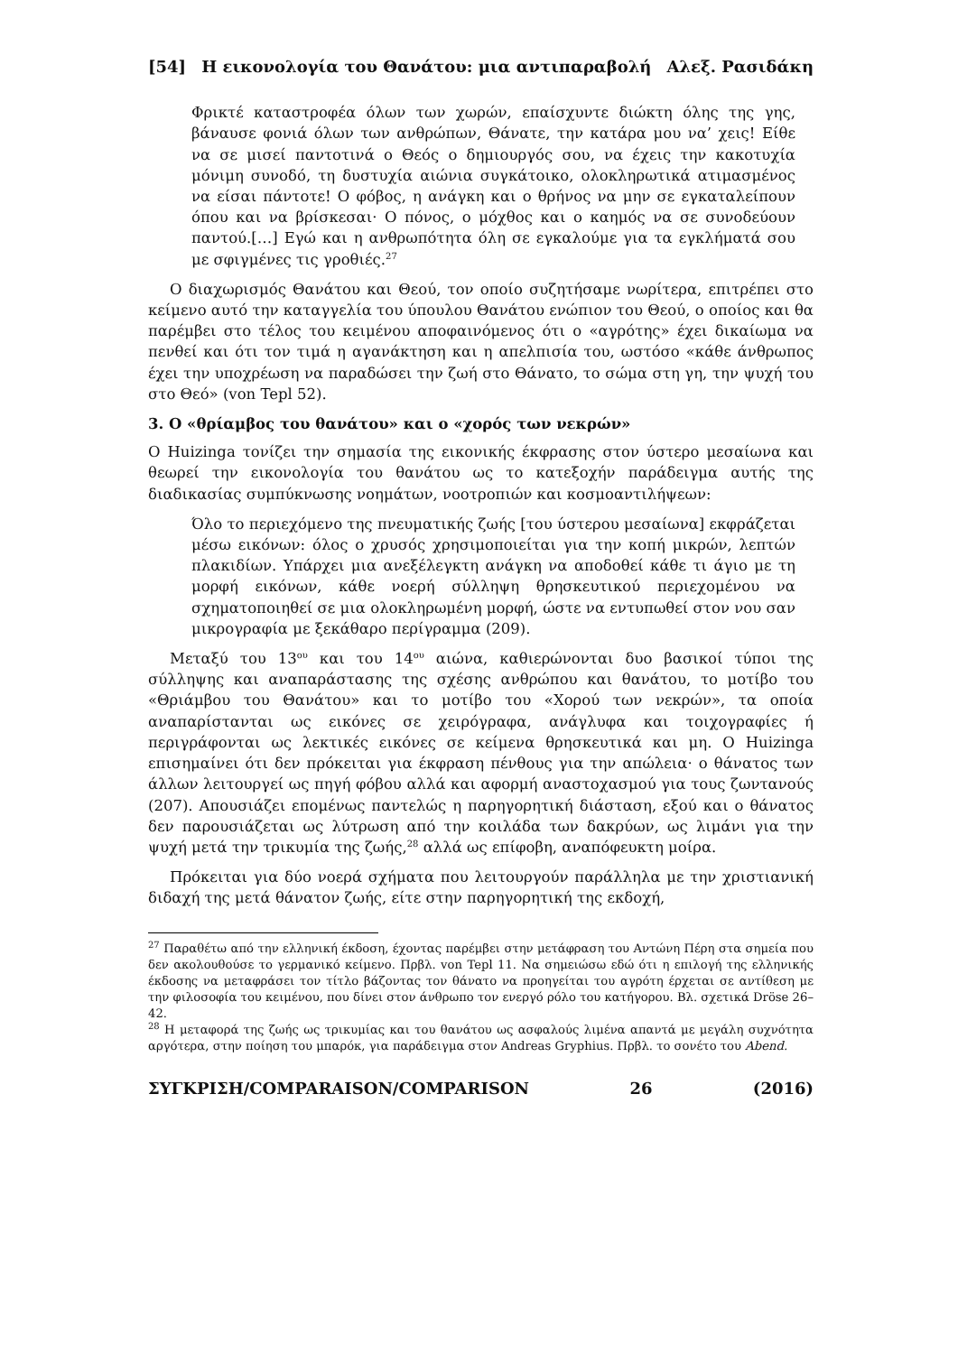[54] Η εικονολογία του Θανάτου: μια αντιπαραβολή Αλεξ. Ρασιδάκη
Φρικτέ καταστροφέα όλων των χωρών, επαίσχυντε διώκτη όλης της γης, βάναυσε φονιά όλων των ανθρώπων, Θάνατε, την κατάρα μου να’ χεις! Είθε να σε μισεί παντοτινά ο Θεός ο δημιουργός σου, να έχεις την κακοτυχία μόνιμη συνοδό, τη δυστυχία αιώνια συγκάτοικο, ολοκληρωτικά ατιμασμένος να είσαι πάντοτε! Ο φόβος, η ανάγκη και ο θρήνος να μην σε εγκαταλείπουν όπου και να βρίσκεσαι· Ο πόνος, ο μόχθος και ο καημός να σε συνοδεύουν παντού.[…] Εγώ και η ανθρωπότητα όλη σε εγκαλούμε για τα εγκλήματά σου με σφιγμένες τις γροθιές.<sup>27</sup>
Ο διαχωρισμός Θανάτου και Θεού, τον οποίο συζητήσαμε νωρίτερα, επιτρέπει στο κείμενο αυτό την καταγγελία του ύπουλου Θανάτου ενώπιον του Θεού, ο οποίος και θα παρέμβει στο τέλος του κειμένου αποφαινόμενος ότι ο «αγρότης» έχει δικαίωμα να πενθεί και ότι τον τιμά η αγανάκτηση και η απελπισία του, ωστόσο «κάθε άνθρωπος έχει την υποχρέωση να παραδώσει την ζωή στο Θάνατο, το σώμα στη γη, την ψυχή του στο Θεό» (von Tepl 52).
3. Ο «θρίαμβος του θανάτου» και ο «χορός των νεκρών»
Ο Huizinga τονίζει την σημασία της εικονικής έκφρασης στον ύστερο μεσαίωνα και θεωρεί την εικονολογία του θανάτου ως το κατεξοχήν παράδειγμα αυτής της διαδικασίας συμπύκνωσης νοημάτων, νοοτροπιών και κοσμοαντιλήψεων:
Όλο το περιεχόμενο της πνευματικής ζωής [του ύστερου μεσαίωνα] εκφράζεται μέσω εικόνων: όλος ο χρυσός χρησιμοποιείται για την κοπή μικρών, λεπτών πλακιδίων. Υπάρχει μια ανεξέλεγκτη ανάγκη να αποδοθεί κάθε τι άγιο με τη μορφή εικόνων, κάθε νοερή σύλληψη θρησκευτικού περιεχομένου να σχηματοποιηθεί σε μια ολοκληρωμένη μορφή, ώστε να εντυπωθεί στον νου σαν μικρογραφία με ξεκάθαρο περίγραμμα (209).
Μεταξύ του 13<sup>ου</sup> και του 14<sup>ου</sup> αιώνα, καθιερώνονται δυο βασικοί τύποι της σύλληψης και αναπαράστασης της σχέσης ανθρώπου και θανάτου, το μοτίβο του «Θριάμβου του Θανάτου» και το μοτίβο του «Χορού των νεκρών», τα οποία αναπαρίστανται ως εικόνες σε χειρόγραφα, ανάγλυφα και τοιχογραφίες ή περιγράφονται ως λεκτικές εικόνες σε κείμενα θρησκευτικά και μη. Ο Huizinga επισημαίνει ότι δεν πρόκειται για έκφραση πένθους για την απώλεια· ο θάνατος των άλλων λειτουργεί ως πηγή φόβου αλλά και αφορμή αναστοχασμού για τους ζωντανούς (207). Απουσιάζει επομένως παντελώς η παρηγορητική διάσταση, εξού και ο θάνατος δεν παρουσιάζεται ως λύτρωση από την κοιλάδα των δακρύων, ως λιμάνι για την ψυχή μετά την τρικυμία της ζωής,<sup>28</sup> αλλά ως επίφοβη, αναπόφευκτη μοίρα.
Πρόκειται για δύο νοερά σχήματα που λειτουργούν παράλληλα με την χριστιανική διδαχή της μετά θάνατον ζωής, είτε στην παρηγορητική της εκδοχή,
<sup>27</sup> Παραθέτω από την ελληνική έκδοση, έχοντας παρέμβει στην μετάφραση του Αντώνη Πέρη στα σημεία που δεν ακολουθούσε το γερμανικό κείμενο. Πρβλ. von Tepl 11. Να σημειώσω εδώ ότι η επιλογή της ελληνικής έκδοσης να μεταφράσει τον τίτλο βάζοντας τον θάνατο να προηγείται του αγρότη έρχεται σε αντίθεση με την φιλοσοφία του κειμένου, που δίνει στον άνθρωπο τον ενεργό ρόλο του κατήγορου. Βλ. σχετικά Dröse 26–42.
<sup>28</sup> Η μεταφορά της ζωής ως τρικυμίας και του θανάτου ως ασφαλούς λιμένα απαντά με μεγάλη συχνότητα αργότερα, στην ποίηση του μπαρόκ, για παράδειγμα στον Andreas Gryphius. Πρβλ. το σονέτο του Abend.
ΣΥΓΚΡΙΣΗ/COMPARAISON/COMPARISON 26 (2016)